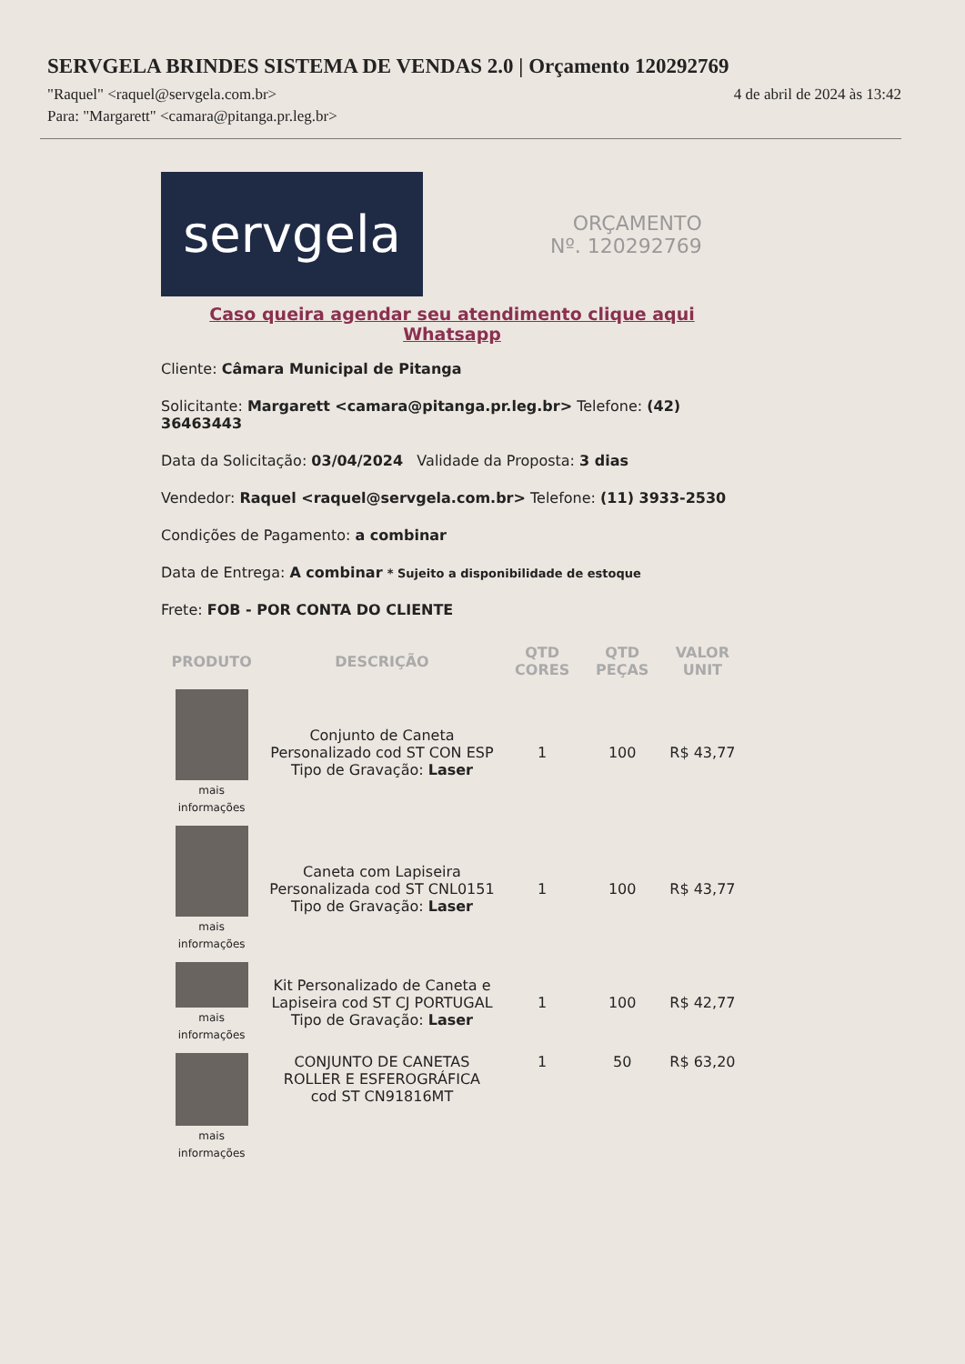SERVGELA BRINDES SISTEMA DE VENDAS 2.0 | Orçamento 120292769
"Raquel" <raquel@servgela.com.br> 4 de abril de 2024 às 13:42
Para: "Margarett" <camara@pitanga.pr.leg.br>
servgela
ORÇAMENTO
Nº. 120292769
Caso queira agendar seu atendimento clique aqui Whatsapp
Cliente: Câmara Municipal de Pitanga
Solicitante: Margarett <camara@pitanga.pr.leg.br> Telefone: (42) 36463443
Data da Solicitação: 03/04/2024 Validade da Proposta: 3 dias
Vendedor: Raquel <raquel@servgela.com.br> Telefone: (11) 3933-2530
Condições de Pagamento: a combinar
Data de Entrega: A combinar * Sujeito a disponibilidade de estoque
Frete: FOB - POR CONTA DO CLIENTE
| PRODUTO | DESCRIÇÃO | QTD CORES | QTD PEÇAS | VALOR UNIT |
| --- | --- | --- | --- | --- |
| mais informações | Conjunto de Caneta Personalizado cod ST CON ESP Tipo de Gravação: Laser | 1 | 100 | R$ 43,77 |
| mais informações | Caneta com Lapiseira Personalizada cod ST CNL0151 Tipo de Gravação: Laser | 1 | 100 | R$ 43,77 |
| mais informações | Kit Personalizado de Caneta e Lapiseira cod ST CJ PORTUGAL Tipo de Gravação: Laser | 1 | 100 | R$ 42,77 |
| mais informações | CONJUNTO DE CANETAS ROLLER E ESFEROGRÁFICA cod ST CN91816MT | 1 | 50 | R$ 63,20 |